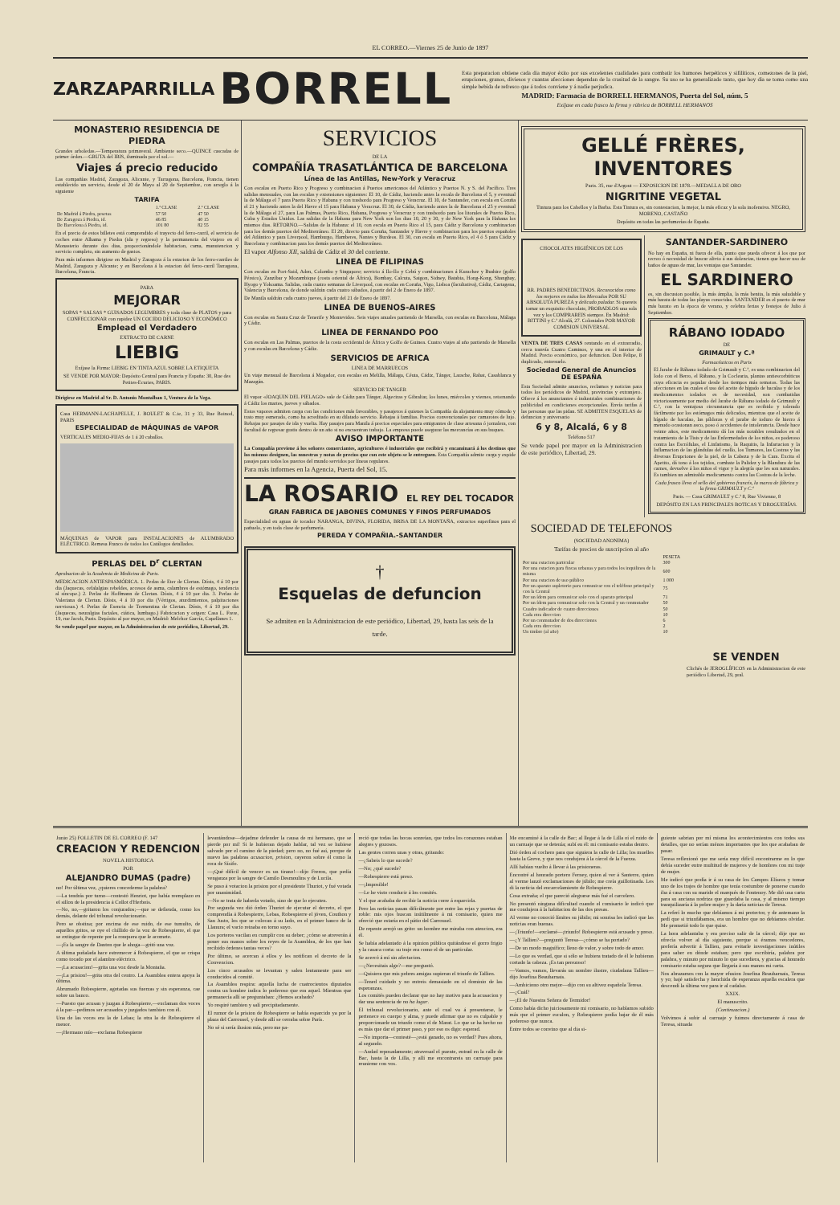EL CORREO.—Viernes 25 de Junio de 1897
ZARZAPARRILLA BORRELL
Esta preparacion obtiene cada dia mayor éxito por sus excelentes cualidades para combatir los humores herpéticos y sifilíticos, comezones de la piel, erupciones, granos, diviesos y cuantas afecciones dependan de la crasitud de la sangre. Su uso se ha generalizado tanto, que hoy dia se toma como una simple bebida de refresco que á todos conviene y á nadie perjudica.
MADRID: Farmacia de BORRELL HERMANOS, Puerta del Sol, núm. 5
Exíjase en cada frasco la firma y rúbrica de BORRELL HERMANOS
MONASTERIO RESIDENCIA DE PIEDRA
Grandes arboledas.—Temperatura primaveral. Ambiente seco.—QUINCE cascadas de primer órden.—GRUTA del IRIS, iluminada por el sol.—
Viajes á precio reducido
Las compañías Madrid, Zaragoza, Alicante, y Tarragona, Barcelona, Francia, tienen establecido un servicio, desde el 20 de Mayo al 20 de Septiembre, con arreglo á la siguiente
TARIFA
| | 1.ª CLASE | 2.ª CLASE |
| --- | --- | --- |
| De Madrid á Piedra, pesetas | 57 50 | 47 50 |
| De Zaragoza á Piedra, id. | 46 85 | 40 15 |
| De Barcelona á Piedra, id. | 101 80 | 82 55 |
En el precio de estos billetes está comprendido el trayecto del ferro-carril, el servicio de coches entre Alhama y Piedra (ida y regreso) y la permanencia del viajero en el Monasterio durante dos dias, proporcionándole habitacion, cama, manutencion y servicio completo, sin aumento de gastos.
Para más informes dirigirse en Madrid y Zaragoza á la estacion de los ferro-carriles de Madrid, Zaragoza y Alicante; y en Barcelona á la estacion del ferro-carril Tarragona, Barcelona, Francia.
PARA
MEJORAR
SOPAS * SALSAS * GUISADOS LEGUMBRES y toda clase de PLATOS y para CONFECCIONAR con rapidez UN COCIDO DELICIOSO Y ECONÓMICO
Emplead el Verdadero
EXTRACTO DE CARNE
LIEBIG
Exíjase la Firma: LIEBIG EN TINTA AZUL SOBRE LA ETIQUETA
SE VENDE POR MAYOR: Depósito Central para Francia y España: 30, Rue des Petites-Ecuries, PARIS.
Dirigirse en Madrid al Sr. D. Antonio Montalban 1, Ventura de la Vega.
Casa HERMANN-LACHAPELLE, J. BOULET & C.ie, 31 y 33, Rue Boinod, PARIS
ESPECIALIDAD de MÁQUINAS de VAPOR
VERTICALES MEDIO-FIJAS de 1 á 20 caballos.
MÁQUINAS de VAPOR para INSTALACIONES de ALUMBRADO ELÉCTRICO. Remesa Franco de todos los Catálogos detallados.
PERLAS DEL D<sup>r</sup> CLERTAN
Aprobacion de la Academia de Medicina de Paris.
MEDICACION ANTIESPASMÓDICA. 1. Perlas de Eter de Clertan. Dósis, 4 á 10 por dia (Jaquecas, cefalalgias rebeldes, accesos de asma, calambres de estómago, tendencia al síncope.) 2. Perlas de Hoffmann de Clertan. Dósis, 4 á 10 por dia. 3. Perlas de Valeriana de Clertan. Dósis, 4 á 10 por dia (Vértigos, aturdimientos, palpitaciones nerviosas.) 4. Perlas de Esencia de Trementina de Clertan. Dósis, 4 á 10 por dia (Jaquecas, neuralgias faciales, ciática, lumbago.) Fabricacion y origen: Casa L. Frere, 19, rue Jacob, Paris. Depósito al por mayor, en Madrid: Melchor García, Capellanes 1.
Se vende papel por mayor, en la Administracion de este periódico, Libertad, 29.
SERVICIOS
DE LA
COMPAÑÍA TRASATLÁNTICA DE BARCELONA
Línea de las Antillas, New-York y Veracruz
Con escalas en Puerto Rico y Progreso y combinacion á Puertos americanos del Atlántico y Puertos N. y S. del Pacífico. Tres salidas mensuales, con las escalas y extensiones siguientes: El 10, de Cádiz, haciendo antes la escala de Barcelona el 5, y eventual la de Málaga el 7 para Puerto Rico y Habana y con trasbordo para Progreso y Veracruz. El 10, de Santander, con escala en Coruña el 21 y haciendo antes la del Havre el 15 para Habana y Veracruz. El 30, de Cádiz, haciendo antes la de Barcelona el 25 y eventual la de Málaga el 27, para Las Palmas, Puerto Rico, Habana, Progreso y Veracruz y con trasbordo para los litorales de Puerto Rico, Cuba y Estados Unidos. Las salidas de la Habana para New York son los dias 10, 20 y 30, y de New York para la Habana los mismos dias. RETORNO.—Salidas de la Habana: el 10, con escala en Puerto Rico el 15, para Cádiz y Barcelona y combinacion para los demás puertos del Mediterráneo. El 20, directo para Coruña, Santander y Havre y combinacion para los puertos españoles del Atlántico y para Liverpool, Hamburgo, Hamberes, Nantes y Burdeos. El 30, con escala en Puerto Rico, el 4 ó 5 para Cádiz y Barcelona y combinacion para los demás puertos del Mediterráneo.
El vapor Alfonso XII, saldrá de Cádiz el 30 del corriente.
LINEA DE FILIPINAS
Con escalas en Port-Said, Aden, Colombo y Singapore; servicio á Ilo-Ilo y Cebú y combinaciones á Kurachee y Bushire (golfo Pérsico), Zanzíbar y Mozambique (costa oriental de África), Bombay, Calcuta, Saigon, Sidney, Batabia, Hong-Kong, Shanghay, Hyogo y Yokoama. Salidas, cada cuatro semanas de Liverpool, con escalas en Coruña, Vigo, Lisboa (facultativa), Cádiz, Cartagena, Valencia y Barcelona, de donde saldrán cada cuatro sábados, á partir del 2 de Enero de 1897.
De Manila saldrán cada cuatro jueves, á partir del 21 de Enero de 1897.
LINEA DE BUENOS-AIRES
Con escalas en Santa Cruz de Tenerife y Montevideo. Seis viajes anuales partiendo de Marsella, con escalas en Barcelona, Málaga y Cádiz.
LINEA DE FERNANDO POO
Con escalas en Las Palmas, puertos de la costa occidental de África y Golfo de Guinea. Cuatro viajes al año partiendo de Marsella y con escalas en Barcelona y Cádiz.
SERVICIOS DE AFRICA
LINEA DE MARRUECOS
Un viaje mensual de Barcelona á Mogador, con escalas en Melilla, Málaga, Céuta, Cádiz, Tánger, Larache, Rabat, Casablanca y Mazagán.
SERVICIO DE TANGER
El vapor «JOAQUIN DEL PIELAGO» sale de Cádiz para Tánger, Algeciras y Gibraltar, los lunes, miércoles y viernes, retornando á Cádiz los martes, jueves y sábados.
Estos vapores admiten carga con las condiciones más favorables, y pasajeros á quienes la Compañía da alojamiento muy cómodo y trato muy esmerado, como ha acreditado en su dilatado servicio. Rebajas á familias. Precios convencionales por camarotes de lujo. Rebajas por pasajes de ida y vuelta. Hay pasajes para Manila á precios especiales para emigrantes de clase artesana ó jornalera, con facultad de regresar gratis dentro de un año si no encuentran trabajo. La empresa puede asegurar las mercancías en sus buques.
AVISO IMPORTANTE
La Compañía previene á los señores comerciantes, agricultores é industriales que recibirá y encaminará á los destinos que los mismos designen, las muestras y notas de precios que con este objeto se le entreguen. Esta Compañía admite carga y expide pasajes para todos los puertos del mundo servidos por líneas regulares.
Para más informes en la Agencia, Puerta del Sol, 15.
LA ROSARIO EL REY DEL TOCADOR
GRAN FABRICA DE JABONES COMUNES Y FINOS PERFUMADOS
Especialidad en aguas de tocador NARANGA, DIVINA, FLORIDA, BRISA DE LA MONTAÑA, extractos superfinos para el pañuelo, y en toda clase de perfumería.
PEREDA Y COMPAÑIA.-SANTANDER
†
Esquelas de defuncion
Se admiten en la Administracion de este periódico, Libertad, 29, hasta las seis de la tarde.
GELLÉ FRÈRES, INVENTORES
Paris. 35, rue d'Argout — EXPOSICION DE 1878.—MEDALLA DE ORO
NIGRITINE VEGETAL
Tintura para los Cabellos y la Barba. Esta Tintura es, sin contestacion, la mejor, la más eficaz y la sola inofensiva. NEGRO, MORENO, CASTAÑO
Depósito en todas las perfumerías de España.
CHOCOLATES HIGIÉNICOS DE LOS
RR. PADRES BENEDICTINOS. Reconocidos como los mejores en todos los Mercados POR SU ABSOLUTA PUREZA y delicado paladar. Si quereis tomar un exquisito chocolate, PROBADLOS una sola vez y los COMPRAREIS siempre. En Madrid: BITTINI y C.ª Alcalá, 27. Coloniales POR MAYOR COMISION UNIVERSAL
VENTA DE TRES CASAS rentando en el extrarradio, cerca tranvía Cuatro Caminos, y una en el interior de Madrid. Precio económico, por defuncion. Don Felipe, 8 duplicado, entresuelo.
Sociedad General de Anuncios DE ESPAÑA
Esta Sociedad admite anuncios, reclamos y noticias para todos los periódicos de Madrid, provincias y extranjero. Ofrece á los anunciantes ó industriales combinaciones de publicidad en condiciones excepcionales. Envía tarifas á las personas que las pidan. SE ADMITEN ESQUELAS de defuncion y aniversario
6 y 8, Alcalá, 6 y 8
Teléfono 517
Se vende papel por mayor en la Administracion de este periódico, Libertad, 29.
SANTANDER-SARDINERO
No hay en España, ni fuera de ella, punto que pueda ofrecer á los que por recreo ó necesidad de buscar alivio á sus dolencias, tienen que hacer uso de baños de aguas de mar, las ventajas que Santander.
EL SARDINERO
es, sin discusion posible, la más ámplia, la más benita, la más saludable y más barata de todas las playas conocidas. SANTANDER es el puerto de mar más barato en la época de verano, y celebra ferias y festejos de Julio á Septiembre.
RÁBANO IODADO
DE
GRIMAULT y C.ª
Farmacéuticos en Paris
El Jarabe de Rábano iodado de Grimault y C.ª, es una combinacion del Iodo con el Berro, el Rábano, y la Coclearia, plantas antiescorbúticas cuya eficacia es popular desde los tiempos más remotos. Todas las afecciones en las cuales el uso del aceite de hígado de bacalao y de los medicamentos iodados es de necesidad, son combatidas victoriosamente por medio del Jarabe de Rábano iodado de Grimault y C.ª, con la ventajosa circunstancia que es recibido y tolerado fácilmente por los estómagos más delicados, mientras que el aceite de hígado de bacalao, las píldoras y el jarabe de ioduro de hierro á menudo ocasionan asco, poso ó accidentes de intolerancia. Desde hace veinte años, este medicamento dá los más notables resultados en el tratamiento de la Tisis y de las Enfermedades de los niños, es poderoso contra las Escrófulas, el Linfatismo, la Raquitis, la Infartacion y la Inflamacion de las glándulas del cuello, los Tumores, las Costras y las diversas Erupciones de la piel, de la Cabeza y de la Cara. Excita el Apetito, dá tono á los tejidos, combate la Palidez y la Blandura de las carnes, devuelve á los niños el vigor y la alegría que les son naturales. Es tambien un admirable medicamento contra las Costras de la leche.
Cada frasco lleva el sello del gobierno francés, la marca de fábrica y la firma GRIMAULT y C.ª
Paris. — Casa GRIMAULT y C.ª 8, Rue Vivienne, 8
DEPÓSITO EN LAS PRINCIPALES BOTICAS Y DROGUERÍAS.
SOCIEDAD DE TELEFONOS
(SOCIEDAD ANONIMA)
Tarifas de precios de suscripcion al año
| | PESETA |
| --- | --- |
| Por una estacion particular | 300 |
| Por una estacion para fincas urbanas y para todos los inquilinos de la misma | 600 |
| Por una estacion de uso público | 1 000 |
| Por un aparato supletorio para comunicar con el teléfono principal y con la Central | 75 |
| Por un ídem para comunicar solo con el aparato principal | 71 |
| Por un ídem para comunicar solo con la Central y un conmutador | 50 |
| Cuadro indicador de cuatro direcciones | 50 |
| Cada otra direccion | 10 |
| Por un conmutador de dos direcciones | 6 |
| Cada otra direccion | 2 |
| Un timbre (al año) | 10 |
SE VENDEN
Clichés de JEROGLÍFICOS en la Administracion de este periódico Libertad, 29, pral.
Junio 25) FOLLETIN DE EL CORREO (F. 147
CREACION Y REDENCION
NOVELA HISTORICA
POR
ALEJANDRO DUMAS (padre)
no! Por última vez, ¿quieres concederme la palabra?
—La tendrás por turno—contestó Henriot, que había reemplazo en el sillon de la presidencia á Collot d'Herbois.
—No, no,—gritaron los conjurados;—que se defienda, como los demás, delante del tribunal revolucionario.
Pero se obstina; por encima de ese ruido, de ese tumulto, de aquellos gritos, se oye el chillido de la voz de Robespierre, el que se extingue de repente por la ronquera que le acomete.
—¡Es la sangre de Danton que le ahoga—gritó una voz.
A última puñalada hace estremecer á Robespierre, el que se crispa como tocado por el alambre eléctrico.
—¡La acusacion!—grita una voz desde la Montaña.
—¡La prision!—grita otra del centro. La Asamblea entera apoya la última.
Abrumado Robespierre, agotadas sus fuerzas y sin esperanza, cae sobre un banco.
—Puesto que acusan y juzgan á Robespierre,—exclaman dos voces á la par—pedimos ser acusados y juzgados tambien con él.
Una de las voces era la de Lebas; la otra la de Robespierre el menor.
—¡Hermano mío—exclama Robespierre
levantándose—dejadme defender la causa de mi hermano, que se pierde por mí! Si le hubieran dejado hablar, tal vez se hubiese salvado por el camino de la piedad; pero no, no fué así, porque de nuevo las palabras acusacion, prision, cayeron sobre él como la roca de Sísifo.
—¡Qué difícil de vencer es un tirano!—dijo Freron, que pedía venganza por la sangre de Camilo Desmoulins y de Lucila.
Se puso á votacion la prision por el presidente Thuriot, y fué votada por unanimidad.
—No se trata de haberla votado, sino de que lo ejecuten.
Por segunda vez dió órden Thuriot de ejecutar el decreto, el que comprendía á Robespierre, Lebas, Robespierre el jóven, Couthon y San Justo, los que se colocan á su lado, en el primer banco de la Llanura; el vacío reinaba en torno suyo.
Los porteros vacilan en cumplir con su deber; ¿cómo se atreverán á poner sus manos sobre los reyes de la Asamblea, de los que han recibido órdenes tantas veces?
Por último, se acercan á ellos y les notifican el decreto de la Convencion.
Los cinco acusados se levantan y salen lentamente para ser conducidos al comité.
La Asamblea respira: aquella lucha de cuatrocientos diputados contra un hombre indica lo poderoso que era aquel. Mientras que permanecía allí se preguntaban: ¿Hemos acabado?
Yo respiré tambien y salí precipitadamente.
El rumor de la prision de Robespierre se había esparcido ya por la plaza del Carrousel, y desde allí se cerraba sobre París.
No sé si sería ilusion mía, pero me pa-
reció que todas las bocas sonreían, que todos los corazones estaban alegres y gozosos.
Las gentes corren unas y otras, gritando:
—¿Sabeis lo que sucede?
—No; ¿qué sucede?
—Robespierre está preso.
—¡Imposible!
—Le he visto conducir á los comités.
Y el que acababa de recibir la noticia corre á esparcirla.
Pero las noticias pasan difícilmente por entre las rejas y puertas de roble: mis ojos buscan inútilmente á mi comisario, quien me ofreció que estaría en el pátio del Carrousel.
De repente arrojó un grito: un hombre me miraba con atencion, era él.
Se había adelantado á la opinion pública quitándose el gorro frigio y la casaca corta: su traje era como el de un particular.
Se acercó á mí sin afectacion.
—¿Necesitais algo?—me preguntó.
—Quisiera que mis pobres amigas supieran el triunfo de Tallien.
—Tened cuidado y no entreis demasiado en el dominio de las esperanzas.
Los comités pueden declarar que no hay motivo para la acusacion y dar una sentencia de no ha lugar.
El tribunal revolucionario, ante el cual va á presentarse, le pertenece en cuerpo y alma, y puede afirmar que no es culpable y proporcionarle un triunfo como el de Marat. Lo que se ha hecho no es más que dar el primer paso, y por eso os digo: esperad.
—No importa—contesté—¿está ganado, no es verdad? Pues ahora, al segundo.
—Andad reposadamente; atravesad el puente, entrad en la calle de Bac, hasta la de Lilla, y allí me encontrareis un carruaje para reunirme con vos.
Me encaminé á la calle de Bac; al llegar á la de Lilla oí el ruido de un carruaje que se detenía; subí en él: mi comisario estaba dentro.
Dió órden al cochero para que siguiera la calle de Lilla; los muelles hasta la Greve, y que nos condujera á la cárcel de la Fuerza.
Allí habían vuelto á llevar á las prisioneras.
Encontré al honrado portero Ferney, quien al ver á Santerre, quien al verme lanzó exclamaciones de júbilo; me creía guillotinada. Les di la noticia del encarcelamiento de Robespierre.
Cosa extraña; el que pareció alegrarse más fué el carcelero.
No presentó ninguna dificultad cuando el comisario le indicó que me condujera á la habitacion de las dos presas.
Al verme no conoció límites su júbilo; mi sonrisa les indicó que las noticias eran buenas.
—¡Triunfo!—exclamé—¡triunfo! Robespierre está acusado y preso.
—¿Y Tallien?—preguntó Teresa—¿cómo se ha portado?
—De un modo magnífico; lleno de valor, y sobre todo de amor.
—Lo que es verdad, que si sólo se hubiera tratado de él le hubieran cortado la cabeza. ¡Es tan perezoso!
—Vamos, vamos, llevarás un nombre ilustre, ciudadana Tallien—dijo Josefina Beauharnais.
—Ambiciono otro mejor—dijo con su altivez española Teresa.
—¿Cuál?
—¡El de Nuestra Señora de Termidor!
Como había dicho juiciosamente mi comisario, no hablamos subido más que el primer escalon, y Robespierre podía bajar de él más poderoso que nunca.
Entre todos se convino que al dia si-
guiente sabrian por mí misma los acontecimientos con todos sus detalles, que no serían ménos importantes que los que acababan de pasar.
Teresa reflexionó que me sería muy difícil encontrarme en lo que debía suceder entre multitud de mujeres y de hombres con mi traje de mujer.
Me indicó que podía ir á su casa de los Campos Elíseos y tomar uno de los trajes de hombre que tenía costumbre de ponerse cuando iba á casa con su marido el marqués de Fontenoy. Me dió una carta para su anciana nodriza que guardaba la casa, y al mismo tiempo tranquilizaría á la pobre mujer y la daría noticias de Teresa.
La referí lo mucho que debíamos á mi protector, y de antemano la pedí que si triunfábamos, era un hombre que no debíamos olvidar. Me prometió todo lo que quise.
La hora adelantaba y era preciso salir de la cárcel; dije que no ofrecía volver al día siguiente, porque si éramos vencedores, prefería advertir á Tallien, para evitarle investigaciones inútiles para saber en dónde estaban; pero que escribiría, palabra por palabra, y minuto por minuto lo que sucediera, y gracias al honrado comisario estaba segura que llegaría á sus manos mi carta.
Nos abrazamos con la mayor efusion Josefina Beauharnais, Teresa y yo; bajé satisfecha y henchida de esperanza aquella escalera que descendí la última vez para ir al cadalso.
XXIX.
El manuscrito.
(Continuacion.)
Volvimos á subir al carruaje y fuimos directamente á casa de Teresa, situada